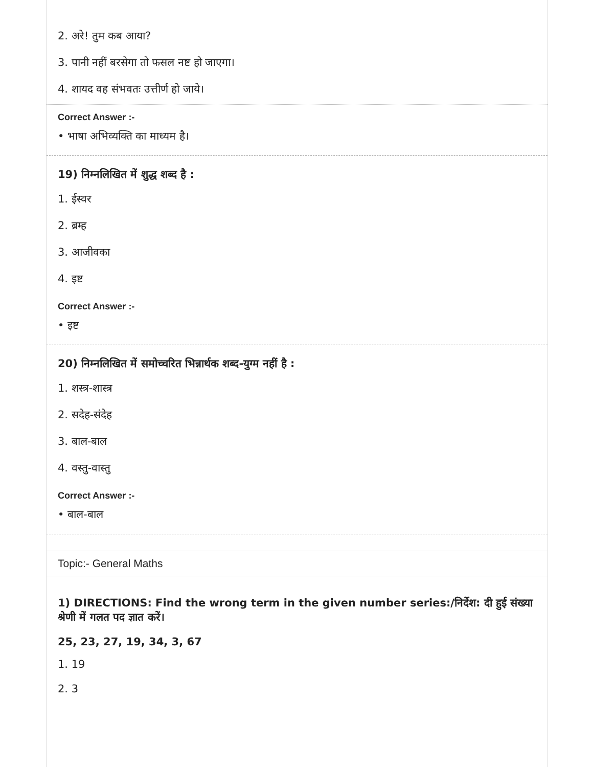2. अरे! तुम कब आया?
3. पानी नहीं बरसेगा तो फसल नष्ट हो जाएगा।
4. शायद वह संभवतः उत्तीर्ण हो जाये।
Correct Answer :-
• भाषा अभिव्यक्ति का माध्यम है।
19) निम्नलिखित में शुद्ध शब्द है :
1. ईस्वर
2. ब्रम्ह
3. आजीवका
4. इष्ट
Correct Answer :-
• इष्ट
20) निम्नलिखित में समोच्चरित भिन्नार्थक शब्द-युग्म नहीं है :
1. शस्त्र-शास्त्र
2. सदेह-संदेह
3. बाल-बाल
4. वस्तु-वास्तु
Correct Answer :-
• बाल-बाल
Topic:- General Maths
1) DIRECTIONS: Find the wrong term in the given number series:/निर्देश: दी हुई संख्या श्रेणी में गलत पद ज्ञात करें।
25, 23, 27, 19, 34, 3, 67
1. 19
2. 3